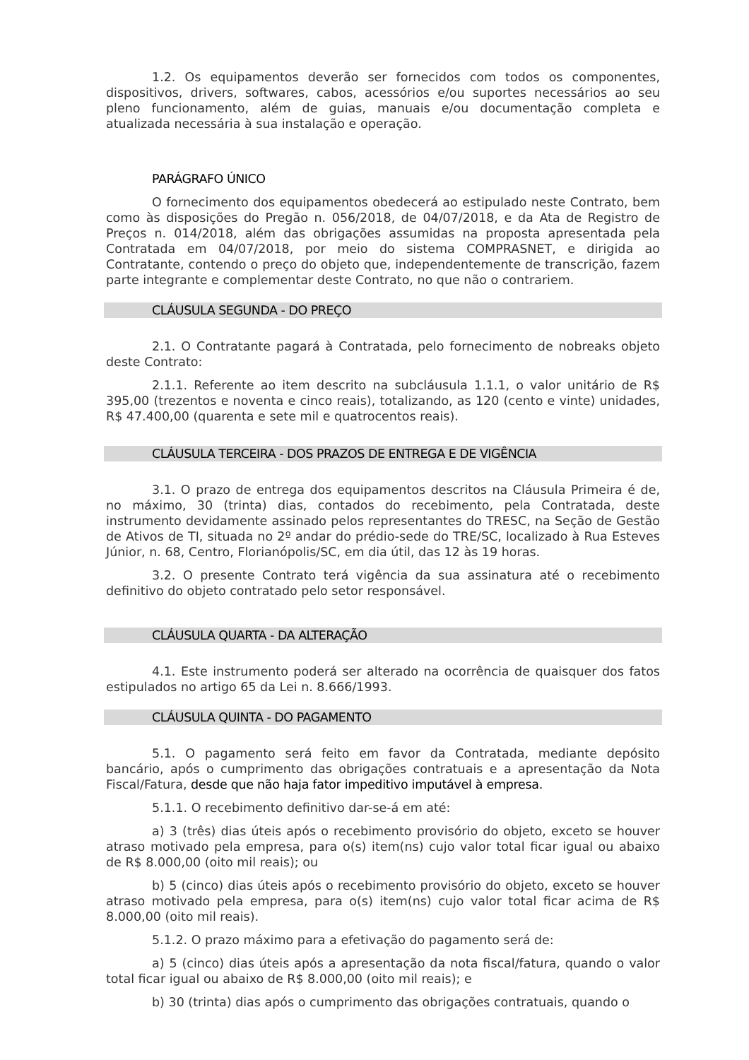1.2. Os equipamentos deverão ser fornecidos com todos os componentes, dispositivos, drivers, softwares, cabos, acessórios e/ou suportes necessários ao seu pleno funcionamento, além de guias, manuais e/ou documentação completa e atualizada necessária à sua instalação e operação.
PARÁGRAFO ÚNICO
O fornecimento dos equipamentos obedecerá ao estipulado neste Contrato, bem como às disposições do Pregão n. 056/2018, de 04/07/2018, e da Ata de Registro de Preços n. 014/2018, além das obrigações assumidas na proposta apresentada pela Contratada em 04/07/2018, por meio do sistema COMPRASNET, e dirigida ao Contratante, contendo o preço do objeto que, independentemente de transcrição, fazem parte integrante e complementar deste Contrato, no que não o contrariem.
CLÁUSULA SEGUNDA - DO PREÇO
2.1. O Contratante pagará à Contratada, pelo fornecimento de nobreaks objeto deste Contrato:
2.1.1. Referente ao item descrito na subcláusula 1.1.1, o valor unitário de R$ 395,00 (trezentos e noventa e cinco reais), totalizando, as 120 (cento e vinte) unidades, R$ 47.400,00 (quarenta e sete mil e quatrocentos reais).
CLÁUSULA TERCEIRA - DOS PRAZOS DE ENTREGA E DE VIGÊNCIA
3.1. O prazo de entrega dos equipamentos descritos na Cláusula Primeira é de, no máximo, 30 (trinta) dias, contados do recebimento, pela Contratada, deste instrumento devidamente assinado pelos representantes do TRESC, na Seção de Gestão de Ativos de TI, situada no 2º andar do prédio-sede do TRE/SC, localizado à Rua Esteves Júnior, n. 68, Centro, Florianópolis/SC, em dia útil, das 12 às 19 horas.
3.2. O presente Contrato terá vigência da sua assinatura até o recebimento definitivo do objeto contratado pelo setor responsável.
CLÁUSULA QUARTA - DA ALTERAÇÃO
4.1. Este instrumento poderá ser alterado na ocorrência de quaisquer dos fatos estipulados no artigo 65 da Lei n. 8.666/1993.
CLÁUSULA QUINTA - DO PAGAMENTO
5.1. O pagamento será feito em favor da Contratada, mediante depósito bancário, após o cumprimento das obrigações contratuais e a apresentação da Nota Fiscal/Fatura, desde que não haja fator impeditivo imputável à empresa.
5.1.1. O recebimento definitivo dar-se-á em até:
a) 3 (três) dias úteis após o recebimento provisório do objeto, exceto se houver atraso motivado pela empresa, para o(s) item(ns) cujo valor total ficar igual ou abaixo de R$ 8.000,00 (oito mil reais); ou
b) 5 (cinco) dias úteis após o recebimento provisório do objeto, exceto se houver atraso motivado pela empresa, para o(s) item(ns) cujo valor total ficar acima de R$ 8.000,00 (oito mil reais).
5.1.2. O prazo máximo para a efetivação do pagamento será de:
a) 5 (cinco) dias úteis após a apresentação da nota fiscal/fatura, quando o valor total ficar igual ou abaixo de R$ 8.000,00 (oito mil reais); e
b) 30 (trinta) dias após o cumprimento das obrigações contratuais, quando o